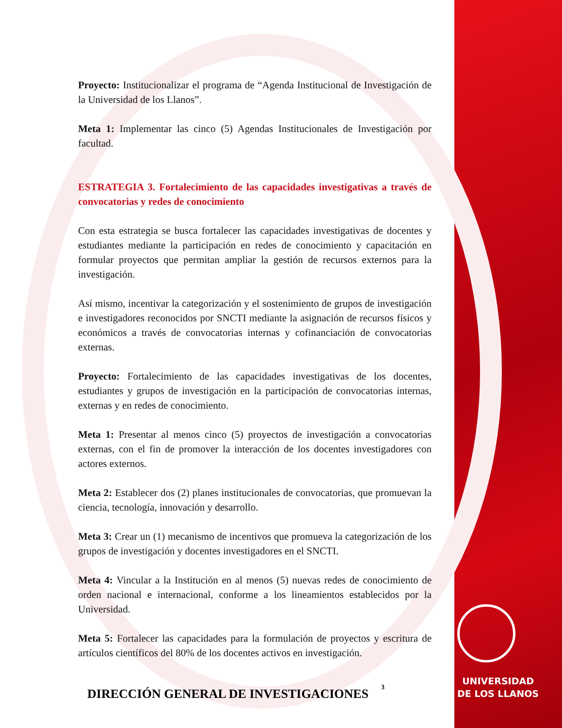Proyecto: Institucionalizar el programa de “Agenda Institucional de Investigación de la Universidad de los Llanos”.
Meta 1: Implementar las cinco (5) Agendas Institucionales de Investigación por facultad.
ESTRATEGIA 3. Fortalecimiento de las capacidades investigativas a través de convocatorias y redes de conocimiento
Con esta estrategia se busca fortalecer las capacidades investigativas de docentes y estudiantes mediante la participación en redes de conocimiento y capacitación en formular proyectos que permitan ampliar la gestión de recursos externos para la investigación.
Así mismo, incentivar la categorización y el sostenimiento de grupos de investigación e investigadores reconocidos por SNCTI mediante la asignación de recursos físicos y económicos a través de convocatorias internas y cofinanciación de convocatorias externas.
Proyecto: Fortalecimiento de las capacidades investigativas de los docentes, estudiantes y grupos de investigación en la participación de convocatorias internas, externas y en redes de conocimiento.
Meta 1: Presentar al menos cinco (5) proyectos de investigación a convocatorias externas, con el fin de promover la interacción de los docentes investigadores con actores externos.
Meta 2: Establecer dos (2) planes institucionales de convocatorias, que promuevan la ciencia, tecnología, innovación y desarrollo.
Meta 3: Crear un (1) mecanismo de incentivos que promueva la categorización de los grupos de investigación y docentes investigadores en el SNCTI.
Meta 4: Vincular a la Institución en al menos (5) nuevas redes de conocimiento de orden nacional e internacional, conforme a los lineamientos establecidos por la Universidad.
Meta 5: Fortalecer las capacidades para la formulación de proyectos y escritura de artículos científicos del 80% de los docentes activos en investigación.
3
DIRECCIÓN GENERAL DE INVESTIGACIONES
UNIVERSIDAD
DE LOS LLANOS